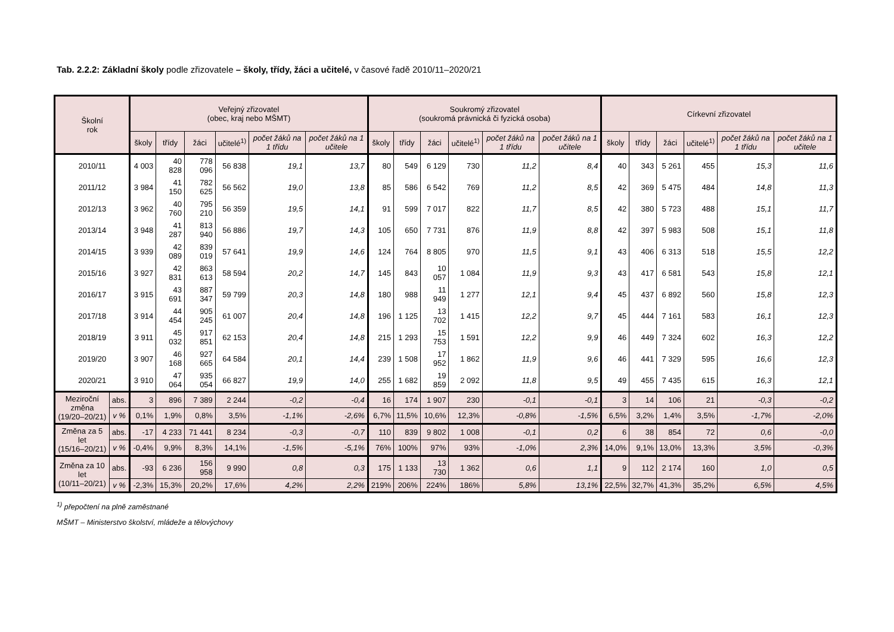Tab. 2.2.2: Základní školy podle zřizovatele – školy, třídy, žáci a učitelé, v časové řadě 2010/11–2020/21
| Školní rok | | Veřejný zřizovatel (obec, kraj nebo MŠMT) | | | | | | Soukromý zřizovatel (soukromá právnická či fyzická osoba) | | | | | | Církevní zřizovatel | | | | | |
| --- | --- | --- | --- | --- | --- | --- | --- | --- | --- | --- | --- | --- | --- | --- | --- | --- | --- | --- | --- |
| | | školy | třídy | žáci | učitelé<sup>1)</sup> | počet žáků na 1 třídu | počet žáků na 1 učitele | školy | třídy | žáci | učitelé<sup>1)</sup> | počet žáků na 1 třídu | počet žáků na 1 učitele | školy | třídy | žáci | učitelé<sup>1)</sup> | počet žáků na 1 třídu | počet žáků na 1 učitele |
| 2010/11 | | 4 003 | 40 828 | 778 096 | 56 838 | 19,1 | 13,7 | 80 | 549 | 6 129 | 730 | 11,2 | 8,4 | 40 | 343 | 5 261 | 455 | 15,3 | 11,6 |
| 2011/12 | | 3 984 | 41 150 | 782 625 | 56 562 | 19,0 | 13,8 | 85 | 586 | 6 542 | 769 | 11,2 | 8,5 | 42 | 369 | 5 475 | 484 | 14,8 | 11,3 |
| 2012/13 | | 3 962 | 40 760 | 795 210 | 56 359 | 19,5 | 14,1 | 91 | 599 | 7 017 | 822 | 11,7 | 8,5 | 42 | 380 | 5 723 | 488 | 15,1 | 11,7 |
| 2013/14 | | 3 948 | 41 287 | 813 940 | 56 886 | 19,7 | 14,3 | 105 | 650 | 7 731 | 876 | 11,9 | 8,8 | 42 | 397 | 5 983 | 508 | 15,1 | 11,8 |
| 2014/15 | | 3 939 | 42 089 | 839 019 | 57 641 | 19,9 | 14,6 | 124 | 764 | 8 805 | 970 | 11,5 | 9,1 | 43 | 406 | 6 313 | 518 | 15,5 | 12,2 |
| 2015/16 | | 3 927 | 42 831 | 863 613 | 58 594 | 20,2 | 14,7 | 145 | 843 | 10 057 | 1 084 | 11,9 | 9,3 | 43 | 417 | 6 581 | 543 | 15,8 | 12,1 |
| 2016/17 | | 3 915 | 43 691 | 887 347 | 59 799 | 20,3 | 14,8 | 180 | 988 | 11 949 | 1 277 | 12,1 | 9,4 | 45 | 437 | 6 892 | 560 | 15,8 | 12,3 |
| 2017/18 | | 3 914 | 44 454 | 905 245 | 61 007 | 20,4 | 14,8 | 196 | 1 125 | 13 702 | 1 415 | 12,2 | 9,7 | 45 | 444 | 7 161 | 583 | 16,1 | 12,3 |
| 2018/19 | | 3 911 | 45 032 | 917 851 | 62 153 | 20,4 | 14,8 | 215 | 1 293 | 15 753 | 1 591 | 12,2 | 9,9 | 46 | 449 | 7 324 | 602 | 16,3 | 12,2 |
| 2019/20 | | 3 907 | 46 168 | 927 665 | 64 584 | 20,1 | 14,4 | 239 | 1 508 | 17 952 | 1 862 | 11,9 | 9,6 | 46 | 441 | 7 329 | 595 | 16,6 | 12,3 |
| 2020/21 | | 3 910 | 47 064 | 935 054 | 66 827 | 19,9 | 14,0 | 255 | 1 682 | 19 859 | 2 092 | 11,8 | 9,5 | 49 | 455 | 7 435 | 615 | 16,3 | 12,1 |
| Meziroční změna (19/20–20/21) | abs. | 3 | 896 | 7 389 | 2 244 | -0,2 | -0,4 | 16 | 174 | 1 907 | 230 | -0,1 | -0,1 | 3 | 14 | 106 | 21 | -0,3 | -0,2 |
| | v % | 0,1% | 1,9% | 0,8% | 3,5% | -1,1% | -2,6% | 6,7% | 11,5% | 10,6% | 12,3% | -0,8% | -1,5% | 6,5% | 3,2% | 1,4% | 3,5% | -1,7% | -2,0% |
| Změna za 5 let (15/16–20/21) | abs. | -17 | 4 233 | 71 441 | 8 234 | -0,3 | -0,7 | 110 | 839 | 9 802 | 1 008 | -0,1 | 0,2 | 6 | 38 | 854 | 72 | 0,6 | -0,0 |
| | v % | -0,4% | 9,9% | 8,3% | 14,1% | -1,5% | -5,1% | 76% | 100% | 97% | 93% | -1,0% | 2,3% | 14,0% | 9,1% | 13,0% | 13,3% | 3,5% | -0,3% |
| Změna za 10 let (10/11–20/21) | abs. | -93 | 6 236 | 156 958 | 9 990 | 0,8 | 0,3 | 175 | 1 133 | 13 730 | 1 362 | 0,6 | 1,1 | 9 | 112 | 2 174 | 160 | 1,0 | 0,5 |
| | v % | -2,3% | 15,3% | 20,2% | 17,6% | 4,2% | 2,2% | 219% | 206% | 224% | 186% | 5,8% | 13,1% | 22,5% | 32,7% | 41,3% | 35,2% | 6,5% | 4,5% |
<sup>1)</sup> přepočtení na plně zaměstnané
MŠMT – Ministerstvo školství, mládeže a tělovýchovy